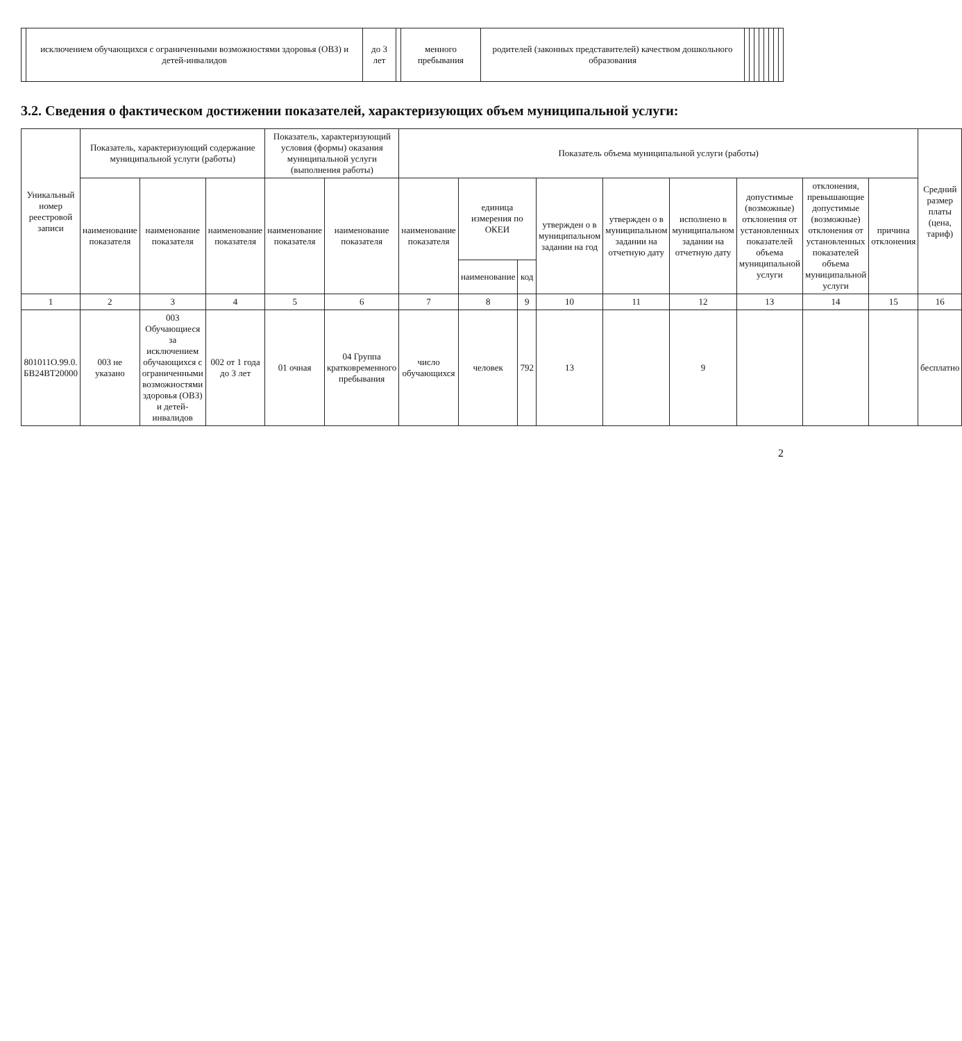| | исключением обучающихся с ограниченными возможностями здоровья (ОВЗ) и детей-инвалидов | до 3 лет | | менного пребывания | родителей (законных представителей) качеством дошкольного образования | | | | | | | | |
3.2. Сведения о фактическом достижении показателей, характеризующих объем муниципальной услуги:
| Уникальный номер реестровой записи | Показатель, характеризующий содержание муниципальной услуги (работы) | | | Показатель, характеризующий условия (формы) оказания муниципальной услуги (выполнения работы) | | Показатель объема муниципальной услуги (работы) | | | | | | | | | Средний размер платы (цена, тариф) |
| --- | --- | --- | --- | --- | --- | --- | --- | --- | --- | --- | --- | --- | --- | --- | --- |
| | наименование показателя | наименование показателя | наименование показателя | наименование показателя | наименование показателя | наименование показателя | единица измерения по ОКЕИ | | утвержден о в муниципальном задании на год | утвержден о в муниципальном задании на отчетную дату | исполнено в муниципальном задании на отчетную дату | допустимые (возможные) отклонения от установленных показателей объема муниципальной услуги | отклонения, превышающие допустимые (возможные) отклонения от установленных показателей объема муниципальной услуги | причина отклонения | |
| | | | | | | | наименование | код | | | | | | | |
| 1 | 2 | 3 | 4 | 5 | 6 | 7 | 8 | 9 | 10 | 11 | 12 | 13 | 14 | 15 | 16 |
| 801011О.99.0. БВ24ВТ20000 | 003 не указано | 003 Обучающиеся за исключением обучающихся с ограниченными возможностями здоровья (ОВЗ) и детей-инвалидов | 002 от 1 года до 3 лет | 01 очная | 04 Группа кратковременного пребывания | число обучающихся | человек | 792 | 13 | | 9 | | | | бесплатно |
2